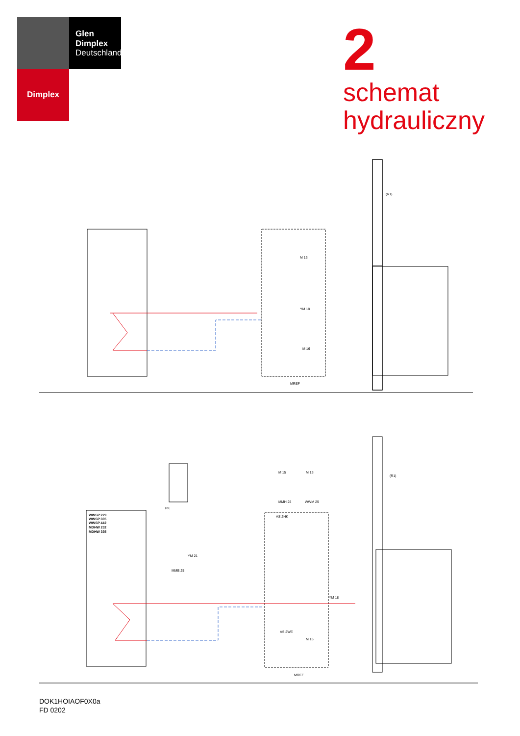Glen
Dimplex
Deutschland
Dimplex
2
schemat
hydrauliczny
(R1)
M 13
YM 18
M 16
MREF
WWSP 229
WWSP 335
WWSP 442
MDHW 232
MDHW 335
PK
YM 21
MMB 25
M 15
M 13
MMH 25
WWM 25
AS 2HK
YM 18
AS 2WE
M 16
MREF
(R1)
DOK1HOIAOF0X0a
FD 0202